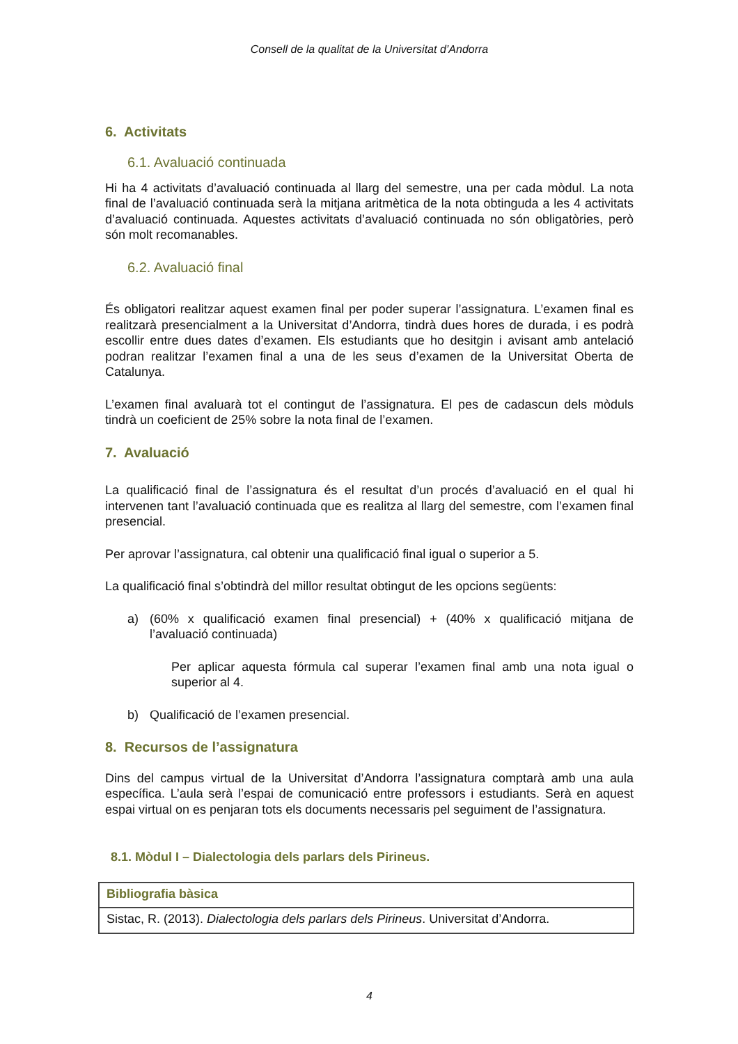Consell de la qualitat de la Universitat d’Andorra
6. Activitats
6.1. Avaluació continuada
Hi ha 4 activitats d’avaluació continuada al llarg del semestre, una per cada mòdul. La nota final de l’avaluació continuada serà la mitjana aritmètica de la nota obtinguda a les 4 activitats d’avaluació continuada. Aquestes activitats d’avaluació continuada no són obligatòries, però són molt recomanables.
6.2. Avaluació final
És obligatori realitzar aquest examen final per poder superar l’assignatura. L’examen final es realitzarà presencialment a la Universitat d’Andorra, tindrà dues hores de durada, i es podrà escollir entre dues dates d’examen. Els estudiants que ho desitgin i avisant amb antelació podran realitzar l’examen final a una de les seus d’examen de la Universitat Oberta de Catalunya.
L’examen final avaluarà tot el contingut de l’assignatura. El pes de cadascun dels mòduls tindrà un coeficient de 25% sobre la nota final de l’examen.
7. Avaluació
La qualificació final de l’assignatura és el resultat d’un procés d’avaluació en el qual hi intervenen tant l’avaluació continuada que es realitza al llarg del semestre, com l’examen final presencial.
Per aprovar l’assignatura, cal obtenir una qualificació final igual o superior a 5.
La qualificació final s’obtindrà del millor resultat obtingut de les opcions següents:
a) (60% x qualificació examen final presencial) + (40% x qualificació mitjana de l’avaluació continuada)
Per aplicar aquesta fórmula cal superar l’examen final amb una nota igual o superior al 4.
b) Qualificació de l’examen presencial.
8. Recursos de l’assignatura
Dins del campus virtual de la Universitat d’Andorra l’assignatura comptarà amb una aula específica. L’aula serà l’espai de comunicació entre professors i estudiants. Serà en aquest espai virtual on es penjaran tots els documents necessaris pel seguiment de l’assignatura.
8.1. Mòdul I – Dialectologia dels parlars dels Pirineus.
| Bibliografia bàsica |
| Sistac, R. (2013). Dialectologia dels parlars dels Pirineus . Universitat d’Andorra. |
4